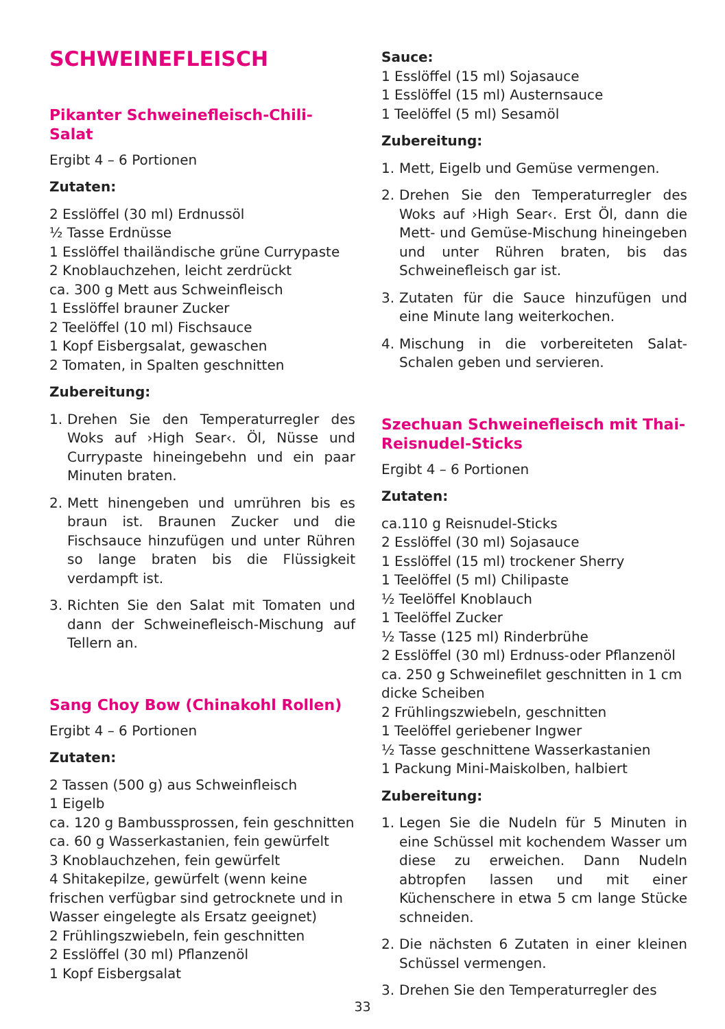SCHWEINEFLEISCH
Pikanter Schweinefleisch-Chili-Salat
Ergibt 4 – 6 Portionen
Zutaten:
2 Esslöffel (30 ml) Erdnussöl
½ Tasse Erdnüsse
1 Esslöffel thailändische grüne Currypaste
2 Knoblauchzehen, leicht zerdrückt
ca. 300 g Mett aus Schweinfleisch
1 Esslöffel brauner Zucker
2 Teelöffel (10 ml) Fischsauce
1 Kopf Eisbergsalat, gewaschen
2 Tomaten, in Spalten geschnitten
Zubereitung:
1. Drehen Sie den Temperaturregler des Woks auf ›High Sear‹. Öl, Nüsse und Currypaste hineingebehn und ein paar Minuten braten.
2. Mett hinengeben und umrühren bis es braun ist. Braunen Zucker und die Fischsauce hinzufügen und unter Rühren so lange braten bis die Flüssigkeit verdampft ist.
3. Richten Sie den Salat mit Tomaten und dann der Schweinefleisch-Mischung auf Tellern an.
Sang Choy Bow (Chinakohl Rollen)
Ergibt 4 – 6 Portionen
Zutaten:
2 Tassen (500 g) aus Schweinfleisch
1 Eigelb
ca. 120 g Bambussprossen, fein geschnitten
ca. 60 g Wasserkastanien, fein gewürfelt
3 Knoblauchzehen, fein gewürfelt
4 Shitakepilze, gewürfelt (wenn keine frischen verfügbar sind getrocknete und in Wasser eingelegte als Ersatz geeignet)
2 Frühlingszwiebeln, fein geschnitten
2 Esslöffel (30 ml) Pflanzenöl
1 Kopf Eisbergsalat
Sauce:
1 Esslöffel (15 ml) Sojasauce
1 Esslöffel (15 ml) Austernsauce
1 Teelöffel (5 ml) Sesamöl
Zubereitung:
1. Mett, Eigelb und Gemüse vermengen.
2. Drehen Sie den Temperaturregler des Woks auf ›High Sear‹. Erst Öl, dann die Mett- und Gemüse-Mischung hineingeben und unter Rühren braten, bis das Schweinefleisch gar ist.
3. Zutaten für die Sauce hinzufügen und eine Minute lang weiterkochen.
4. Mischung in die vorbereiteten Salat-Schalen geben und servieren.
Szechuan Schweinefleisch mit Thai-Reisnudel-Sticks
Ergibt 4 – 6 Portionen
Zutaten:
ca.110 g Reisnudel-Sticks
2 Esslöffel (30 ml) Sojasauce
1 Esslöffel (15 ml) trockener Sherry
1 Teelöffel (5 ml) Chilipaste
½ Teelöffel Knoblauch
1 Teelöffel Zucker
½ Tasse (125 ml) Rinderbrühe
2 Esslöffel (30 ml) Erdnuss-oder Pflanzenöl
ca. 250 g Schweinefilet geschnitten in 1 cm dicke Scheiben
2 Frühlingszwiebeln, geschnitten
1 Teelöffel geriebener Ingwer
½ Tasse geschnittene Wasserkastanien
1 Packung Mini-Maiskolben, halbiert
Zubereitung:
1. Legen Sie die Nudeln für 5 Minuten in eine Schüssel mit kochendem Wasser um diese zu erweichen. Dann Nudeln abtropfen lassen und mit einer Küchenschere in etwa 5 cm lange Stücke schneiden.
2. Die nächsten 6 Zutaten in einer kleinen Schüssel vermengen.
3. Drehen Sie den Temperaturregler des
33